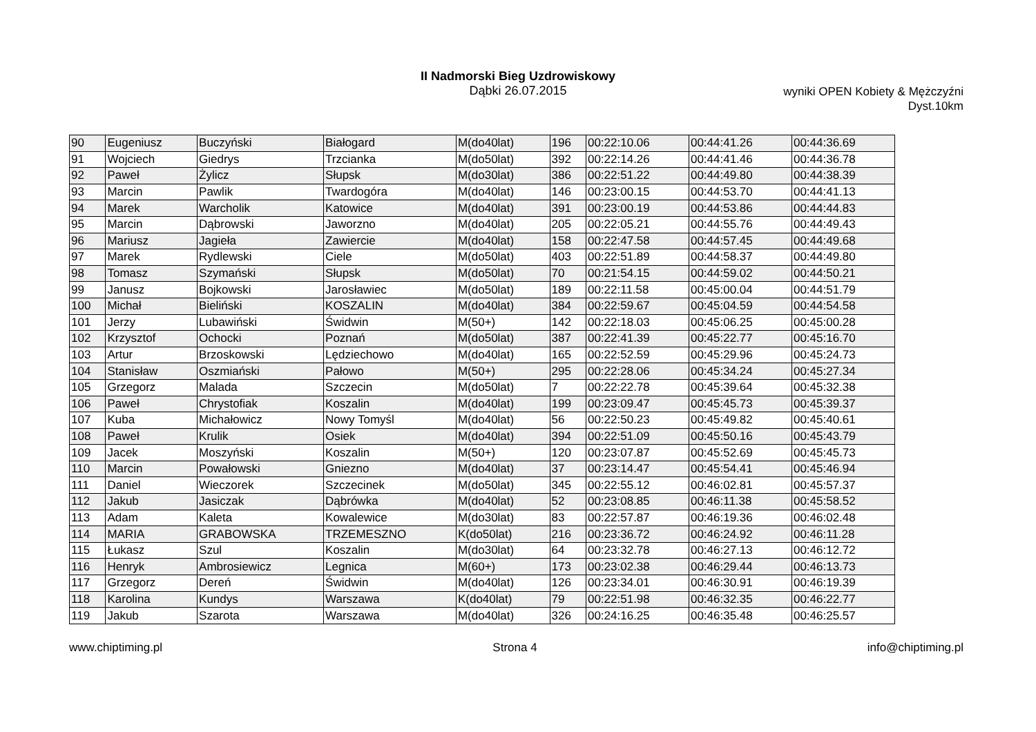II Nadmorski Bieg Uzdrowiskowy
Dąbki 26.07.2015
wyniki OPEN Kobiety & Mężczyźni
Dyst.10km
| 90 | Eugeniusz | Buczyński | Białogard | M(do40lat) | 196 | 00:22:10.06 | 00:44:41.26 | 00:44:36.69 |
| 91 | Wojciech | Giedrys | Trzcianka | M(do50lat) | 392 | 00:22:14.26 | 00:44:41.46 | 00:44:36.78 |
| 92 | Paweł | Żylicz | Słupsk | M(do30lat) | 386 | 00:22:51.22 | 00:44:49.80 | 00:44:38.39 |
| 93 | Marcin | Pawlik | Twardogóra | M(do40lat) | 146 | 00:23:00.15 | 00:44:53.70 | 00:44:41.13 |
| 94 | Marek | Warcholik | Katowice | M(do40lat) | 391 | 00:23:00.19 | 00:44:53.86 | 00:44:44.83 |
| 95 | Marcin | Dąbrowski | Jaworzno | M(do40lat) | 205 | 00:22:05.21 | 00:44:55.76 | 00:44:49.43 |
| 96 | Mariusz | Jagieła | Zawiercie | M(do40lat) | 158 | 00:22:47.58 | 00:44:57.45 | 00:44:49.68 |
| 97 | Marek | Rydlewski | Ciele | M(do50lat) | 403 | 00:22:51.89 | 00:44:58.37 | 00:44:49.80 |
| 98 | Tomasz | Szymański | Słupsk | M(do50lat) | 70 | 00:21:54.15 | 00:44:59.02 | 00:44:50.21 |
| 99 | Janusz | Bojkowski | Jarosławiec | M(do50lat) | 189 | 00:22:11.58 | 00:45:00.04 | 00:44:51.79 |
| 100 | Michał | Bieliński | KOSZALIN | M(do40lat) | 384 | 00:22:59.67 | 00:45:04.59 | 00:44:54.58 |
| 101 | Jerzy | Lubawiński | Świdwin | M(50+) | 142 | 00:22:18.03 | 00:45:06.25 | 00:45:00.28 |
| 102 | Krzysztof | Ochocki | Poznań | M(do50lat) | 387 | 00:22:41.39 | 00:45:22.77 | 00:45:16.70 |
| 103 | Artur | Brzoskowski | Lędziechowo | M(do40lat) | 165 | 00:22:52.59 | 00:45:29.96 | 00:45:24.73 |
| 104 | Stanisław | Oszmiański | Pałowo | M(50+) | 295 | 00:22:28.06 | 00:45:34.24 | 00:45:27.34 |
| 105 | Grzegorz | Malada | Szczecin | M(do50lat) | 7 | 00:22:22.78 | 00:45:39.64 | 00:45:32.38 |
| 106 | Paweł | Chrystofiak | Koszalin | M(do40lat) | 199 | 00:23:09.47 | 00:45:45.73 | 00:45:39.37 |
| 107 | Kuba | Michałowicz | Nowy Tomyśl | M(do40lat) | 56 | 00:22:50.23 | 00:45:49.82 | 00:45:40.61 |
| 108 | Paweł | Krulik | Osiek | M(do40lat) | 394 | 00:22:51.09 | 00:45:50.16 | 00:45:43.79 |
| 109 | Jacek | Moszyński | Koszalin | M(50+) | 120 | 00:23:07.87 | 00:45:52.69 | 00:45:45.73 |
| 110 | Marcin | Powałowski | Gniezno | M(do40lat) | 37 | 00:23:14.47 | 00:45:54.41 | 00:45:46.94 |
| 111 | Daniel | Wieczorek | Szczecinek | M(do50lat) | 345 | 00:22:55.12 | 00:46:02.81 | 00:45:57.37 |
| 112 | Jakub | Jasiczak | Dąbrówka | M(do40lat) | 52 | 00:23:08.85 | 00:46:11.38 | 00:45:58.52 |
| 113 | Adam | Kaleta | Kowalewice | M(do30lat) | 83 | 00:22:57.87 | 00:46:19.36 | 00:46:02.48 |
| 114 | MARIA | GRABOWSKA | TRZEMESZNO | K(do50lat) | 216 | 00:23:36.72 | 00:46:24.92 | 00:46:11.28 |
| 115 | Łukasz | Szul | Koszalin | M(do30lat) | 64 | 00:23:32.78 | 00:46:27.13 | 00:46:12.72 |
| 116 | Henryk | Ambrosiewicz | Legnica | M(60+) | 173 | 00:23:02.38 | 00:46:29.44 | 00:46:13.73 |
| 117 | Grzegorz | Dereń | Świdwin | M(do40lat) | 126 | 00:23:34.01 | 00:46:30.91 | 00:46:19.39 |
| 118 | Karolina | Kundys | Warszawa | K(do40lat) | 79 | 00:22:51.98 | 00:46:32.35 | 00:46:22.77 |
| 119 | Jakub | Szarota | Warszawa | M(do40lat) | 326 | 00:24:16.25 | 00:46:35.48 | 00:46:25.57 |
www.chiptiming.pl Strona 4 info@chiptiming.pl